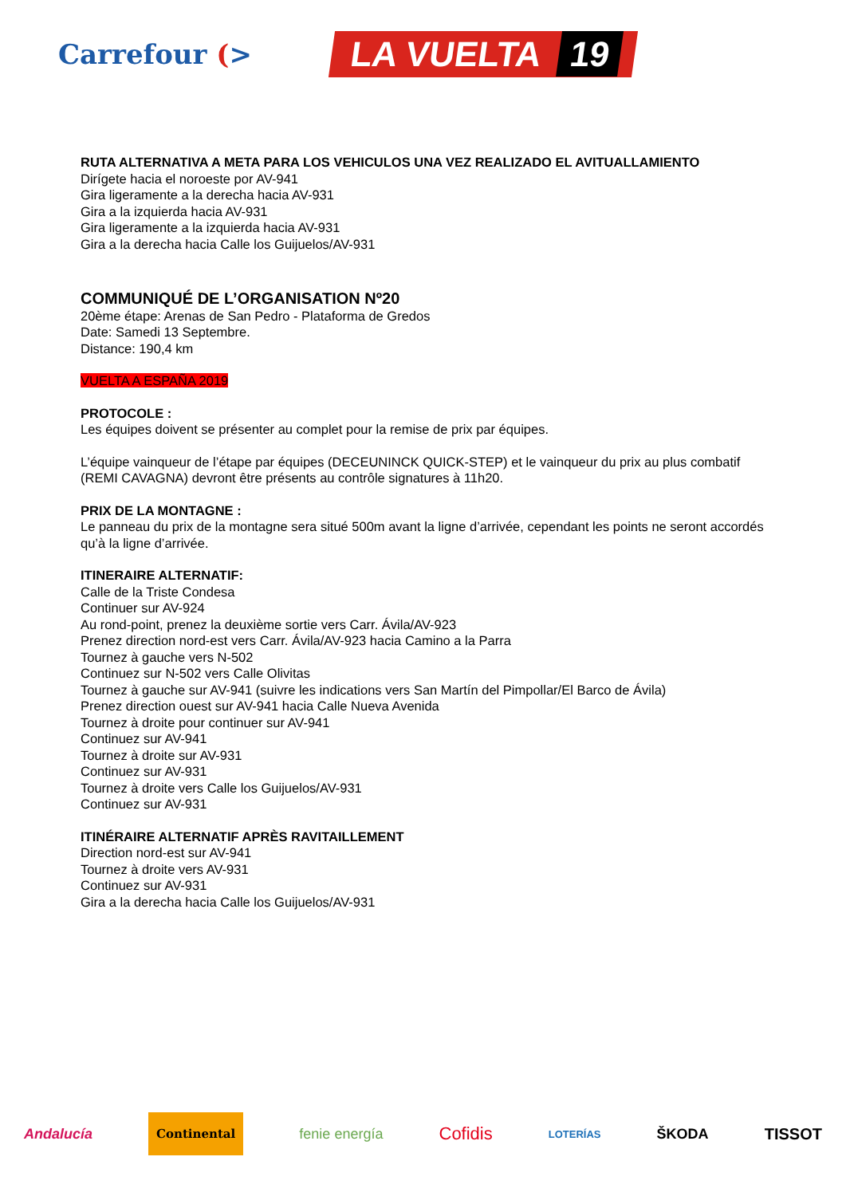Carrefour (>
LA VUELTA 19
RUTA ALTERNATIVA A META PARA LOS VEHICULOS UNA VEZ REALIZADO EL AVITUALLAMIENTO
Dirígete hacia el noroeste por AV-941
Gira ligeramente a la derecha hacia AV-931
Gira a la izquierda hacia AV-931
Gira ligeramente a la izquierda hacia AV-931
Gira a la derecha hacia Calle los Guijuelos/AV-931
COMMUNIQUÉ DE L’ORGANISATION Nº20
20ème étape: Arenas de San Pedro - Plataforma de Gredos
Date: Samedi 13 Septembre.
Distance: 190,4 km
VUELTA A ESPAÑA 2019
PROTOCOLE :
Les équipes doivent se présenter au complet pour la remise de prix par équipes.
L’équipe vainqueur de l’étape par équipes (DECEUNINCK QUICK-STEP) et le vainqueur du prix au plus combatif (REMI CAVAGNA) devront être présents au contrôle signatures à 11h20.
PRIX DE LA MONTAGNE :
Le panneau du prix de la montagne sera situé 500m avant la ligne d’arrivée, cependant les points ne seront accordés qu’à la ligne d’arrivée.
ITINERAIRE ALTERNATIF:
Calle de la Triste Condesa
Continuer sur AV-924
Au rond-point, prenez la deuxième sortie vers Carr. Ávila/AV-923
Prenez direction nord-est vers Carr. Ávila/AV-923 hacia Camino a la Parra
Tournez à gauche vers N-502
Continuez sur N-502 vers Calle Olivitas
Tournez à gauche sur AV-941 (suivre les indications vers San Martín del Pimpollar/El Barco de Ávila)
Prenez direction ouest sur AV-941 hacia Calle Nueva Avenida
Tournez à droite pour continuer sur AV-941
Continuez sur AV-941
Tournez à droite sur AV-931
Continuez sur AV-931
Tournez à droite vers Calle los Guijuelos/AV-931
Continuez sur AV-931
ITINÉRAIRE ALTERNATIF APRÈS RAVITAILLEMENT
Direction nord-est sur AV-941
Tournez à droite vers AV-931
Continuez sur AV-931
Gira a la derecha hacia Calle los Guijuelos/AV-931
Andalucía Continental fenie energía Cofidis LOTERÍAS ŠKODA TISSOT